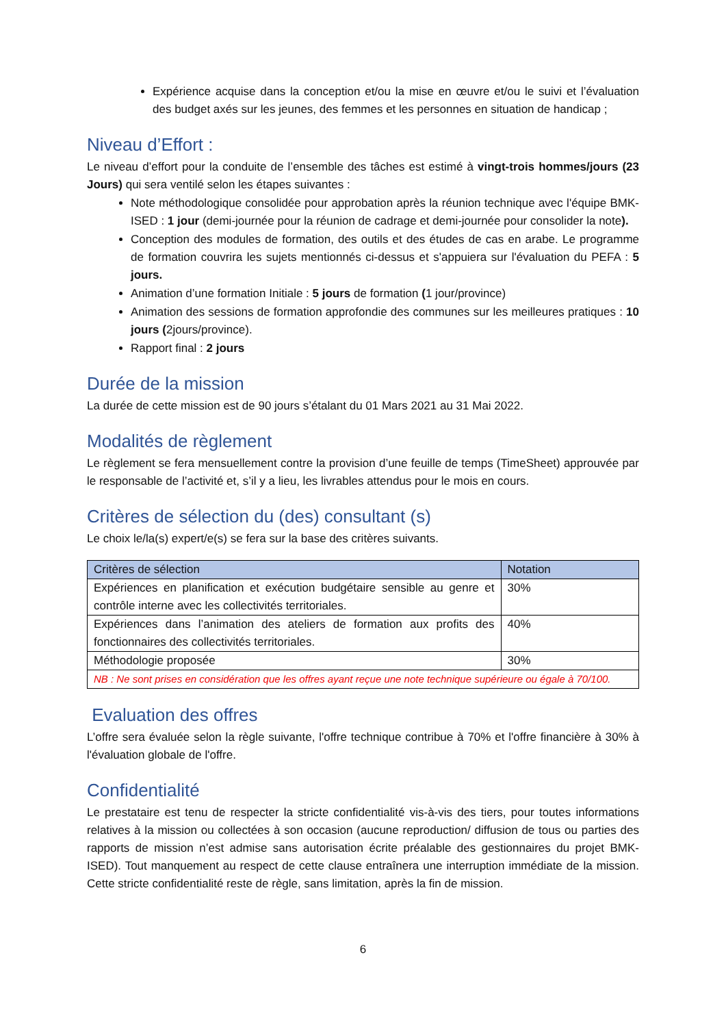Expérience acquise dans la conception et/ou la mise en œuvre et/ou le suivi et l’évaluation des budget axés sur les jeunes, des femmes et les personnes en situation de handicap ;
Niveau d’Effort :
Le niveau d’effort pour la conduite de l’ensemble des tâches est estimé à vingt-trois hommes/jours (23 Jours) qui sera ventilé selon les étapes suivantes :
Note méthodologique consolidée pour approbation après la réunion technique avec l'équipe BMK-ISED : 1 jour (demi-journée pour la réunion de cadrage et demi-journée pour consolider la note).
Conception des modules de formation, des outils et des études de cas en arabe. Le programme de formation couvrira les sujets mentionnés ci-dessus et s'appuiera sur l'évaluation du PEFA : 5 jours.
Animation d’une formation Initiale : 5 jours de formation (1 jour/province)
Animation des sessions de formation approfondie des communes sur les meilleures pratiques : 10 jours (2jours/province).
Rapport final : 2 jours
Durée de la mission
La durée de cette mission est de 90 jours s’étalant du 01 Mars 2021 au 31 Mai 2022.
Modalités de règlement
Le règlement se fera mensuellement contre la provision d’une feuille de temps (TimeSheet) approuvée par le responsable de l’activité et, s’il y a lieu, les livrables attendus pour le mois en cours.
Critères de sélection du (des) consultant (s)
Le choix le/la(s) expert/e(s) se fera sur la base des critères suivants.
| Critères de sélection | Notation |
| --- | --- |
| Expériences en planification et exécution budgétaire sensible au genre et contrôle interne avec les collectivités territoriales. | 30% |
| Expériences dans l’animation des ateliers de formation aux profits des fonctionnaires des collectivités territoriales. | 40% |
| Méthodologie proposée | 30% |
| NB : Ne sont prises en considération que les offres ayant reçue une note technique supérieure ou égale à 70/100. | |
Evaluation des offres
L’offre sera évaluée selon la règle suivante, l'offre technique contribue à 70% et l'offre financière à 30% à l'évaluation globale de l'offre.
Confidentialité
Le prestataire est tenu de respecter la stricte confidentialité vis-à-vis des tiers, pour toutes informations relatives à la mission ou collectées à son occasion (aucune reproduction/ diffusion de tous ou parties des rapports de mission n’est admise sans autorisation écrite préalable des gestionnaires du projet BMK-ISED). Tout manquement au respect de cette clause entraînera une interruption immédiate de la mission. Cette stricte confidentialité reste de règle, sans limitation, après la fin de mission.
6